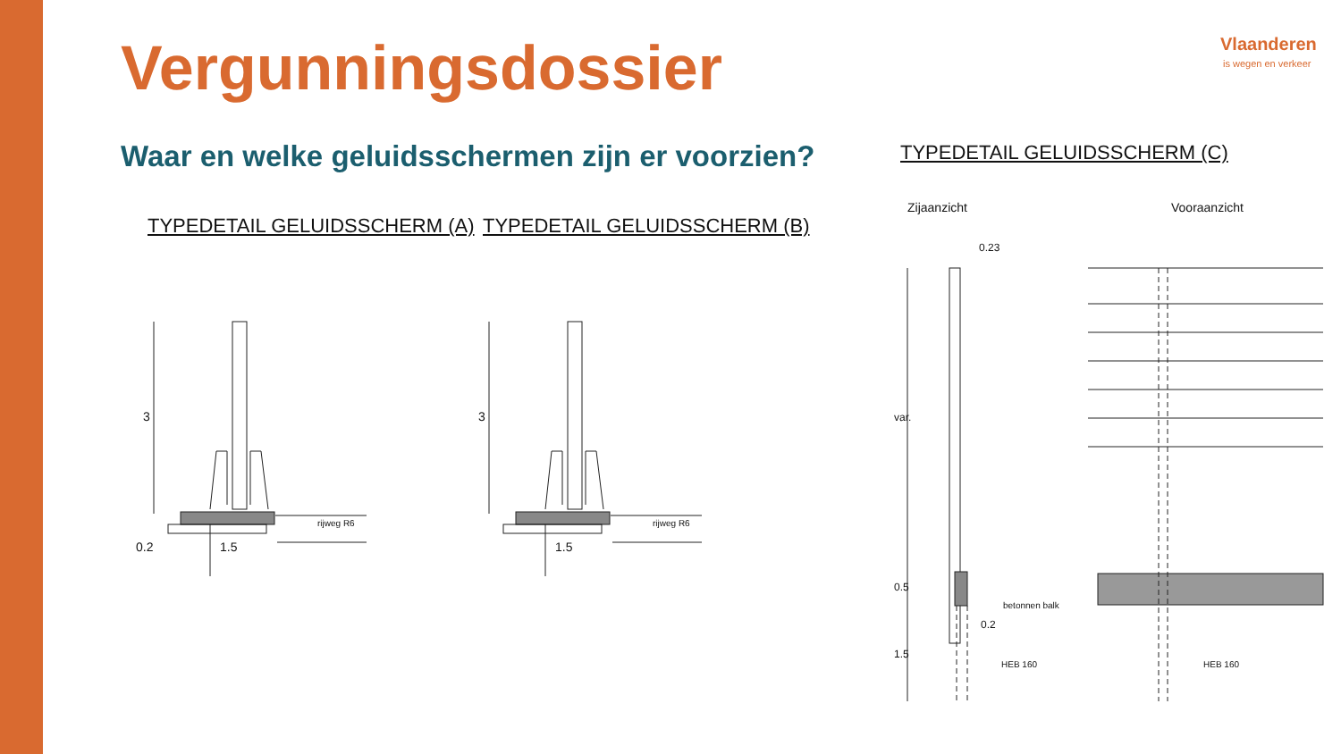Vergunningsdossier
Waar en welke geluidsschermen zijn er voorzien?
Vlaanderen
is wegen en verkeer
TYPEDETAIL GELUIDSSCHERM (A) TYPEDETAIL GELUIDSSCHERM (B)
TYPEDETAIL GELUIDSSCHERM (C)
Zijaanzicht Vooraanzicht
3
rijweg R6
0.2 1.5
3
rijweg R6
1.5
0.23
var.
0.5
betonnen balk
0.2
1.5
HEB 160 HEB 160